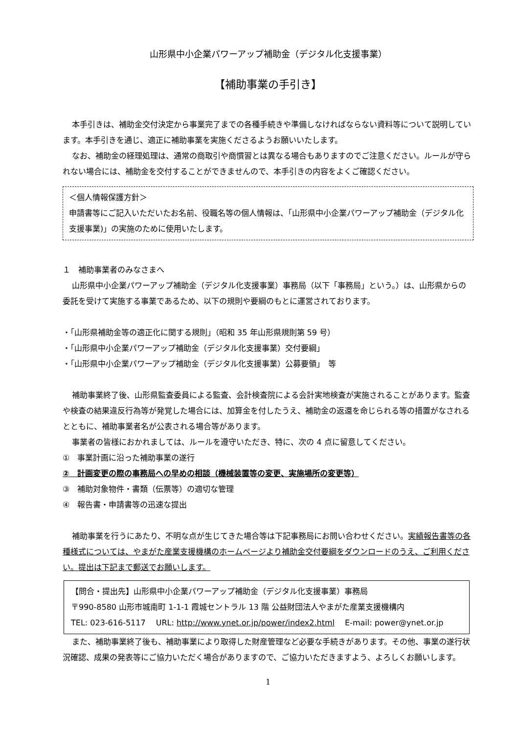山形県中小企業パワーアップ補助金（デジタル化支援事業）
【補助事業の手引き】
本手引きは、補助金交付決定から事業完了までの各種手続きや準備しなければならない資料等について説明しています。本手引きを通じ、適正に補助事業を実施くださるようお願いいたします。
なお、補助金の経理処理は、通常の商取引や商慣習とは異なる場合もありますのでご注意ください。ルールが守られない場合には、補助金を交付することができませんので、本手引きの内容をよくご確認ください。
＜個人情報保護方針＞
申請書等にご記入いただいたお名前、役職名等の個人情報は、「山形県中小企業パワーアップ補助金（デジタル化支援事業)」の実施のために使用いたします。
１　補助事業者のみなさまへ
山形県中小企業パワーアップ補助金（デジタル化支援事業）事務局（以下「事務局」という。）は、山形県からの委託を受けて実施する事業であるため、以下の規則や要綱のもとに運営されております。
・「山形県補助金等の適正化に関する規則」（昭和 35 年山形県規則第 59 号）
・「山形県中小企業パワーアップ補助金（デジタル化支援事業）交付要綱」
・「山形県中小企業パワーアップ補助金（デジタル化支援事業）公募要領」　等
補助事業終了後、山形県監査委員による監査、会計検査院による会計実地検査が実施されることがあります。監査や検査の結果違反行為等が発覚した場合には、加算金を付したうえ、補助金の返還を命じられる等の措置がなされるとともに、補助事業者名が公表される場合等があります。
事業者の皆様におかれましては、ルールを遵守いただき、特に、次の 4 点に留意してください。
①　事業計画に沿った補助事業の遂行
②　計画変更の際の事務局への早めの相談（機械装置等の変更、実施場所の変更等）
③　補助対象物件・書類（伝票等）の適切な管理
④　報告書・申請書等の迅速な提出
補助事業を行うにあたり、不明な点が生じてきた場合等は下記事務局にお問い合わせください。実績報告書等の各種様式については、やまがた産業支援機構のホームページより補助金交付要綱をダウンロードのうえ、ご利用ください。提出は下記まで郵送でお願いします。
【問合・提出先】山形県中小企業パワーアップ補助金（デジタル化支援事業）事務局
〒990-8580 山形市城南町 1-1-1 霞城セントラル 13 階 公益財団法人やまがた産業支援機構内
TEL: 023-616-5117　 URL: http://www.ynet.or.jp/power/index2.html　 E-mail: power@ynet.or.jp
また、補助事業終了後も、補助事業により取得した財産管理など必要な手続きがあります。その他、事業の遂行状況確認、成果の発表等にご協力いただく場合がありますので、ご協力いただきますよう、よろしくお願いします。
1